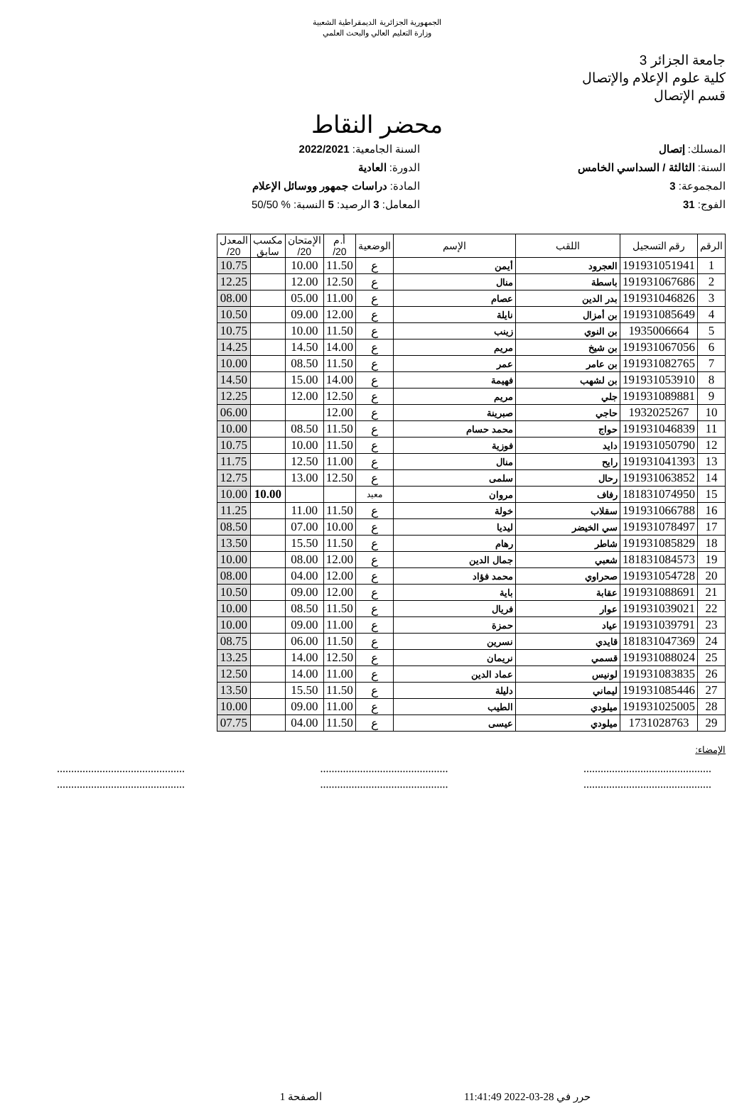الجمهورية الجزائرية الديمقراطية الشعبية
وزارة التعليم العالي والبحث العلمي
جامعة الجزائر 3
كلية علوم الإعلام والإتصال
قسم الإتصال
محضر النقاط
المسلك: إتصال
السنة الجامعية: 2022/2021
السنة: الثالثة / السداسي الخامس
الدورة: العادية
المجموعة: 3
المادة: دراسات جمهور ووسائل الإعلام
الفوج: 31
المعامل: 3 الرصيد: 5 النسبة: % 50/50
| الرقم | رقم التسجيل | اللقب | الإسم | الوضعية | أ.م 20/ | الإمتحان 20/ | مكسب سابق | المعدل 20/ |
| --- | --- | --- | --- | --- | --- | --- | --- | --- |
| 1 | 191931051941 | العجرود | أيمن | ع | 11.50 | 10.00 | | 10.75 |
| 2 | 191931067686 | باسطة | منال | ع | 12.50 | 12.00 | | 12.25 |
| 3 | 191931046826 | بدر الدين | عصام | ع | 11.00 | 05.00 | | 08.00 |
| 4 | 191931085649 | بن أمزال | نايلة | ع | 12.00 | 09.00 | | 10.50 |
| 5 | 1935006664 | بن النوي | زينب | ع | 11.50 | 10.00 | | 10.75 |
| 6 | 191931067056 | بن شيخ | مريم | ع | 14.00 | 14.50 | | 14.25 |
| 7 | 191931082765 | بن عامر | عمر | ع | 11.50 | 08.50 | | 10.00 |
| 8 | 191931053910 | بن لشهب | فهيمة | ع | 14.00 | 15.00 | | 14.50 |
| 9 | 191931089881 | جلي | مريم | ع | 12.50 | 12.00 | | 12.25 |
| 10 | 1932025267 | حاجي | صبرينة | ع | 12.00 | | | 06.00 |
| 11 | 191931046839 | حواج | محمد حسام | ع | 11.50 | 08.50 | | 10.00 |
| 12 | 191931050790 | دايد | فوزية | ع | 11.50 | 10.00 | | 10.75 |
| 13 | 191931041393 | رايح | منال | ع | 11.00 | 12.50 | | 11.75 |
| 14 | 191931063852 | رحال | سلمى | ع | 12.50 | 13.00 | | 12.75 |
| 15 | 181831074950 | رفاف | مروان | معيد | | | 10.00 | 10.00 |
| 16 | 191931066788 | سقلاب | خولة | ع | 11.50 | 11.00 | | 11.25 |
| 17 | 191931078497 | سي الخيضر | ليديا | ع | 10.00 | 07.00 | | 08.50 |
| 18 | 191931085829 | شاطر | رهام | ع | 11.50 | 15.50 | | 13.50 |
| 19 | 181831084573 | شعبي | جمال الدين | ع | 12.00 | 08.00 | | 10.00 |
| 20 | 191931054728 | صحراوي | محمد فؤاد | ع | 12.00 | 04.00 | | 08.00 |
| 21 | 191931088691 | عقابة | باية | ع | 12.00 | 09.00 | | 10.50 |
| 22 | 191931039021 | عوار | فريال | ع | 11.50 | 08.50 | | 10.00 |
| 23 | 191931039791 | عياد | حمزة | ع | 11.00 | 09.00 | | 10.00 |
| 24 | 181831047369 | قايدي | نسرين | ع | 11.50 | 06.00 | | 08.75 |
| 25 | 191931088024 | قسمي | نريمان | ع | 12.50 | 14.00 | | 13.25 |
| 26 | 191931083835 | لونيس | عماد الدين | ع | 11.00 | 14.00 | | 12.50 |
| 27 | 191931085446 | ليماني | دليلة | ع | 11.50 | 15.50 | | 13.50 |
| 28 | 191931025005 | ميلودي | الطيب | ع | 11.00 | 09.00 | | 10.00 |
| 29 | 1731028763 | ميلودي | عيسى | ع | 11.50 | 04.00 | | 07.75 |
الإمضاء:
.............................................
..........................................................................................
..........................................................................................
.............................................
حرر في 28-03-2022 11:41:49 الصفحة 1